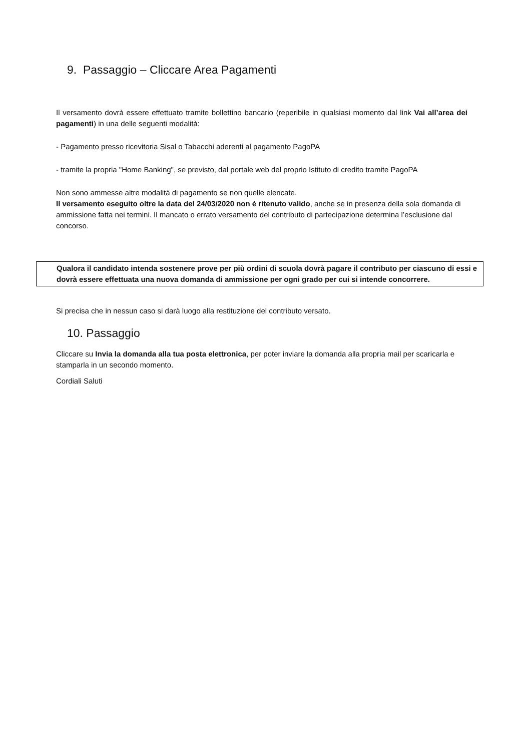9. Passaggio – Cliccare Area Pagamenti
Il versamento dovrà essere effettuato tramite bollettino bancario (reperibile in qualsiasi momento dal link Vai all’area dei pagamenti) in una delle seguenti modalità:
- Pagamento presso ricevitoria Sisal o Tabacchi aderenti al pagamento PagoPA
- tramite la propria "Home Banking", se previsto, dal portale web del proprio Istituto di credito tramite PagoPA
Non sono ammesse altre modalità di pagamento se non quelle elencate.
Il versamento eseguito oltre la data del 24/03/2020 non è ritenuto valido, anche se in presenza della sola domanda di ammissione fatta nei termini. Il mancato o errato versamento del contributo di partecipazione determina l’esclusione dal concorso.
Qualora il candidato intenda sostenere prove per più ordini di scuola dovrà pagare il contributo per ciascuno di essi e dovrà essere effettuata una nuova domanda di ammissione per ogni grado per cui si intende concorrere.
Si precisa che in nessun caso si darà luogo alla restituzione del contributo versato.
10. Passaggio
Cliccare su Invia la domanda alla tua posta elettronica, per poter inviare la domanda alla propria mail per scaricarla e stamparla in un secondo momento.
Cordiali Saluti